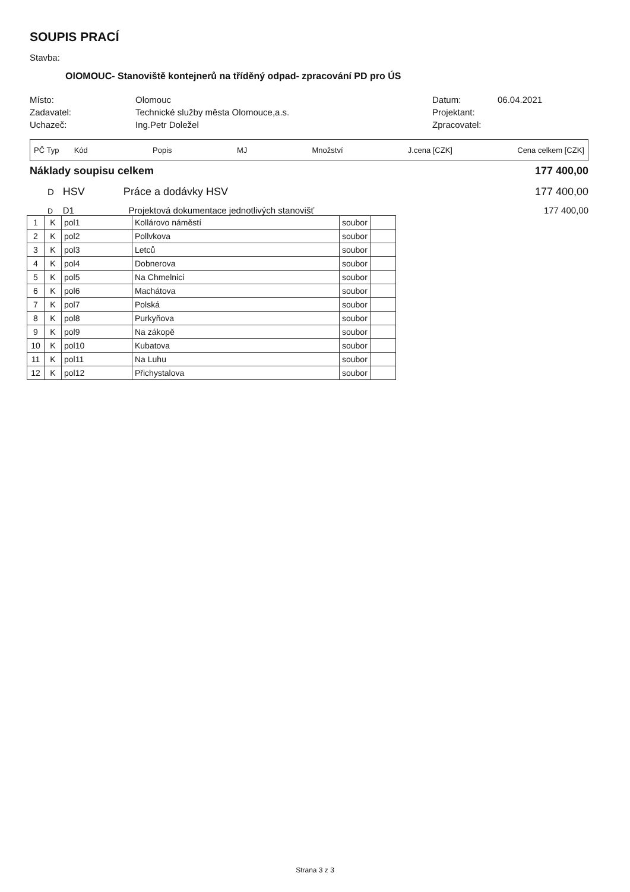SOUPIS PRACÍ
Stavba:
OlOMOUC- Stanoviště kontejnerů na tříděný odpad- zpracování PD pro ÚS
Místo:
Olomouc
Datum:
06.04.2021
Zadavatel:
Technické služby města Olomouce,a.s.
Projektant:
Uchazeč:
Ing.Petr Doležel
Zpracovatel:
PČ Typ Kód Popis MJ Množství J.cena [CZK] Cena celkem [CZK]
Náklady soupisu celkem 177 400,00
D HSV Práce a dodávky HSV 177 400,00
D D1 Projektová dokumentace jednotlivých stanovišť 177 400,00
| 1 | K | pol1 | Kollárovo náměstí | soubor | |
| 2 | K | pol2 | Pollvkova | soubor | |
| 3 | K | pol3 | Letců | soubor | |
| 4 | K | pol4 | Dobnerova | soubor | |
| 5 | K | pol5 | Na Chmelnici | soubor | |
| 6 | K | pol6 | Machátova | soubor | |
| 7 | K | pol7 | Polská | soubor | |
| 8 | K | pol8 | Purkyňova | soubor | |
| 9 | K | pol9 | Na zákopě | soubor | |
| 10 | K | pol10 | Kubatova | soubor | |
| 11 | K | pol11 | Na Luhu | soubor | |
| 12 | K | pol12 | Přichystalova | soubor | |
Strana 3 z 3